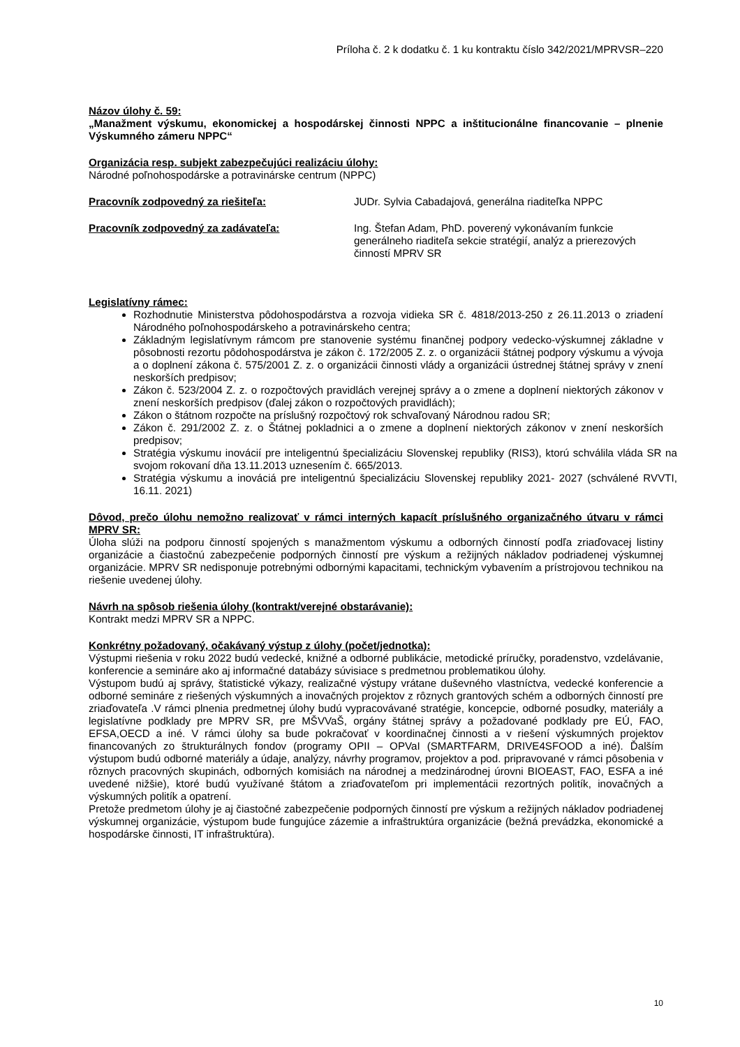Príloha č. 2 k dodatku č. 1 ku kontraktu číslo 342/2021/MPRVSR–220
Názov úlohy č. 59:
„Manažment výskumu, ekonomickej a hospodárskej činnosti NPPC a inštitucionálne financovanie – plnenie Výskumného zámeru NPPC“
Organizácia resp. subjekt zabezpečujúci realizáciu úlohy:
Národné poľnohospodárske a potravinárske centrum (NPPC)
Pracovník zodpovedný za riešiteľa: JUDr. Sylvia Cabadajová, generálna riaditeľka NPPC
Pracovník zodpovedný za zadávateľa: Ing. Štefan Adam, PhD. poverený vykonávaním funkcie generálneho riaditeľa sekcie stratégií, analýz a prierezových činností MPRV SR
Legislatívny rámec:
Rozhodnutie Ministerstva pôdohospodárstva a rozvoja vidieka SR č. 4818/2013-250 z 26.11.2013 o zriadení Národného poľnohospodárskeho a potravinárskeho centra;
Základným legislatívnym rámcom pre stanovenie systému finančnej podpory vedecko-výskumnej základne v pôsobnosti rezortu pôdohospodárstva je zákon č. 172/2005 Z. z. o organizácii štátnej podpory výskumu a vývoja a o doplnení zákona č. 575/2001 Z. z. o organizácii činnosti vlády a organizácii ústrednej štátnej správy v znení neskorších predpisov;
Zákon č. 523/2004 Z. z. o rozpočtových pravidlách verejnej správy a o zmene a doplnení niektorých zákonov v znení neskorších predpisov (ďalej zákon o rozpočtových pravidlách);
Zákon o štátnom rozpočte na príslušný rozpočtový rok schvaľovaný Národnou radou SR;
Zákon č. 291/2002 Z. z. o Štátnej pokladnici a o zmene a doplnení niektorých zákonov v znení neskorších predpisov;
Stratégia výskumu inovácií pre inteligentnú špecializáciu Slovenskej republiky (RIS3), ktorú schválila vláda SR na svojom rokovaní dňa 13.11.2013 uznesením č. 665/2013.
Stratégia výskumu a inováciá pre inteligentnú špecializáciu Slovenskej republiky 2021- 2027 (schválené RVVTI, 16.11. 2021)
Dôvod, prečo úlohu nemožno realizovať v rámci interných kapacít príslušného organizačného útvaru v rámci MPRV SR:
Úloha slúži na podporu činností spojených s manažmentom výskumu a odborných činností podľa zriaďovacej listiny organizácie a čiastočnú zabezpečenie podporných činností pre výskum a režijných nákladov podriadenej výskumnej organizácie. MPRV SR nedisponuje potrebnými odbornými kapacitami, technickým vybavením a prístrojovou technikou na riešenie uvedenej úlohy.
Návrh na spôsob riešenia úlohy (kontrakt/verejné obstarávanie):
Kontrakt medzi MPRV SR a NPPC.
Konkrétny požadovaný, očakávaný výstup z úlohy (počet/jednotka):
Výstupmi riešenia v roku 2022 budú vedecké, knižné a odborné publikácie, metodické príručky, poradenstvo, vzdelávanie, konferencie a semináre ako aj informačné databázy súvisiace s predmetnou problematikou úlohy.
Výstupom budú aj správy, štatistické výkazy, realizačné výstupy vrátane duševného vlastníctva, vedecké konferencie a odborné semináre z riešených výskumných a inovačných projektov z rôznych grantových schém a odborných činností pre zriaďovateľa .V rámci plnenia predmetnej úlohy budú vypracovávané stratégie, koncepcie, odborné posudky, materiály a legislatívne podklady pre MPRV SR, pre MŠVVaŠ, orgány štátnej správy a požadované podklady pre EÚ, FAO, EFSA,OECD a iné. V rámci úlohy sa bude pokračovať v koordinačnej činnosti a v riešení výskumných projektov financovaných zo štrukturálnych fondov (programy OPII – OPVaI (SMARTFARM, DRIVE4SFOOD a iné). Ďalším výstupom budú odborné materiály a údaje, analýzy, návrhy programov, projektov a pod. pripravované v rámci pôsobenia v rôznych pracovných skupinách, odborných komisiách na národnej a medzinárodnej úrovni BIOEAST, FAO, ESFA a iné uvedené nižšie), ktoré budú využívané štátom a zriaďovateľom pri implementácii rezortných politík, inovačných a výskumných politík a opatrení.
Pretože predmetom úlohy je aj čiastočné zabezpečenie podporných činností pre výskum a režijných nákladov podriadenej výskumnej organizácie, výstupom bude fungujúce zázemie a infraštruktúra organizácie (bežná prevádzka, ekonomické a hospodárske činnosti, IT infraštruktúra).
10